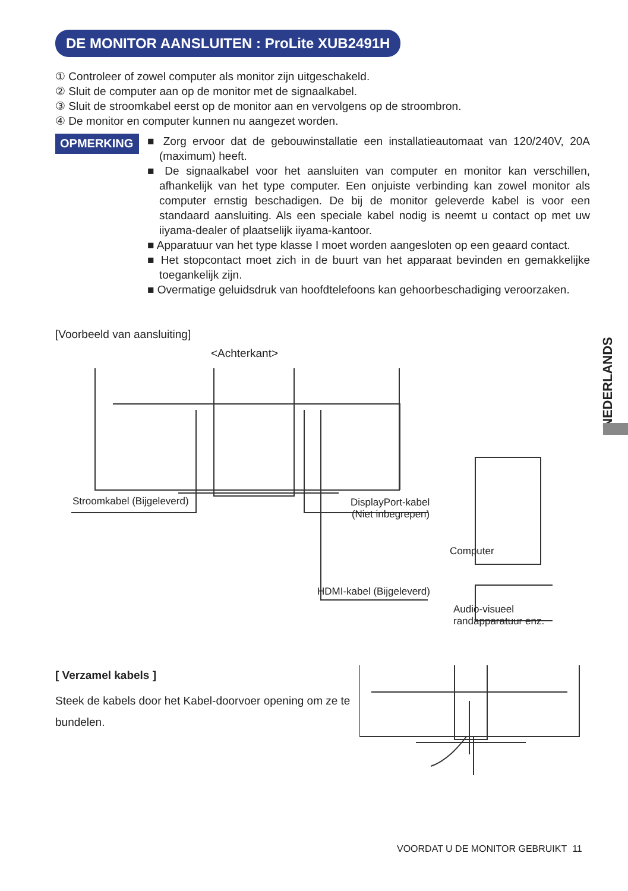DE MONITOR AANSLUITEN : ProLite XUB2491H
① Controleer of zowel computer als monitor zijn uitgeschakeld.
② Sluit de computer aan op de monitor met de signaalkabel.
③ Sluit de stroomkabel eerst op de monitor aan en vervolgens op de stroombron.
④ De monitor en computer kunnen nu aangezet worden.
OPMERKING
■ Zorg ervoor dat de gebouwinstallatie een installatieautomaat van 120/240V, 20A (maximum) heeft.
■ De signaalkabel voor het aansluiten van computer en monitor kan verschillen, afhankelijk van het type computer. Een onjuiste verbinding kan zowel monitor als computer ernstig beschadigen. De bij de monitor geleverde kabel is voor een standaard aansluiting. Als een speciale kabel nodig is neemt u contact op met uw iiyama-dealer of plaatselijk iiyama-kantoor.
■ Apparatuur van het type klasse I moet worden aangesloten op een geaard contact.
■ Het stopcontact moet zich in de buurt van het apparaat bevinden en gemakkelijke toegankelijk zijn.
■ Overmatige geluidsdruk van hoofdtelefoons kan gehoorbeschadiging veroorzaken.
NEDERLANDS
[Voorbeeld van aansluiting]
<Achterkant>
Stroomkabel (Bijgeleverd)
DisplayPort-kabel
(Niet inbegrepen)
Computer
HDMI-kabel (Bijgeleverd)
Audio-visueel
randapparatuur enz.
[ Verzamel kabels ]
Steek de kabels door het Kabel-doorvoer opening om ze te bundelen.
VOORDAT U DE MONITOR GEBRUIKT 11